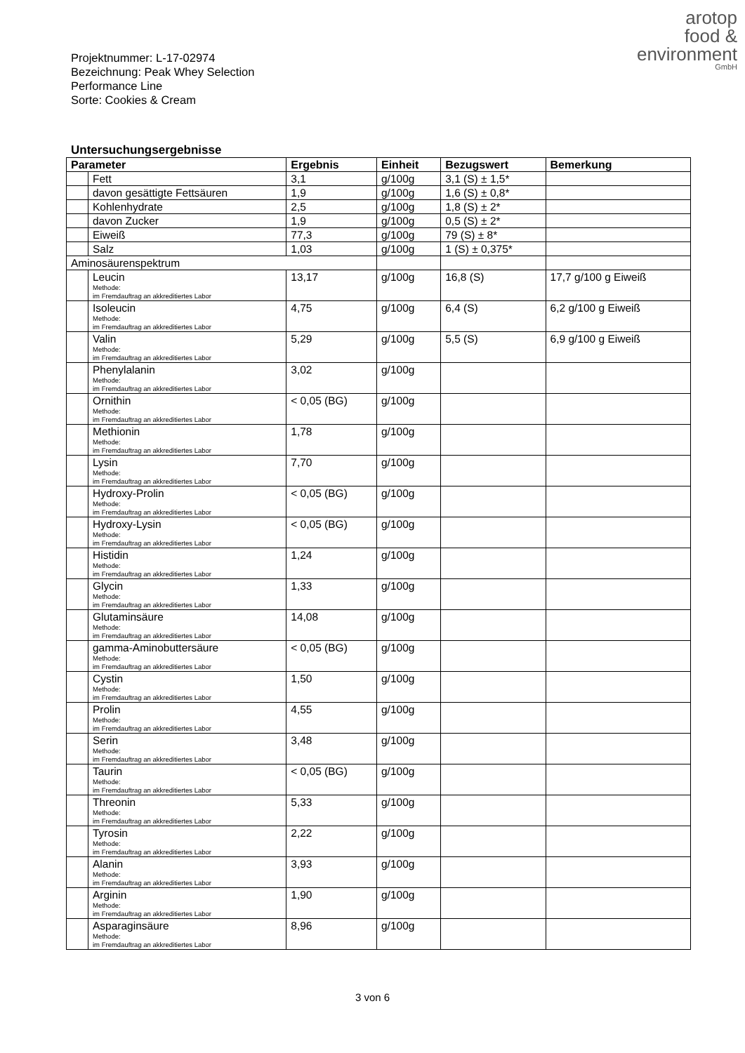arotop
food &
environment
GmbH
Projektnummer: L-17-02974
Bezeichnung: Peak Whey Selection Performance Line
Sorte: Cookies & Cream
Untersuchungsergebnisse
| Parameter | | Ergebnis | Einheit | Bezugswert | Bemerkung |
| --- | --- | --- | --- | --- | --- |
| | Fett | 3,1 | g/100g | 3,1 (S) ± 1,5* | |
| | davon gesättigte Fettsäuren | 1,9 | g/100g | 1,6 (S) ± 0,8* | |
| | Kohlenhydrate | 2,5 | g/100g | 1,8 (S) ± 2* | |
| | davon Zucker | 1,9 | g/100g | 0,5 (S) ± 2* | |
| | Eiweiß | 77,3 | g/100g | 79 (S) ± 8* | |
| | Salz | 1,03 | g/100g | 1 (S) ± 0,375* | |
| Aminosäurenspektrum | | | | | |
| | Leucin Methode: im Fremdauftrag an akkreditiertes Labor | 13,17 | g/100g | 16,8 (S) | 17,7 g/100 g Eiweiß |
| | Isoleucin Methode: im Fremdauftrag an akkreditiertes Labor | 4,75 | g/100g | 6,4 (S) | 6,2 g/100 g Eiweiß |
| | Valin Methode: im Fremdauftrag an akkreditiertes Labor | 5,29 | g/100g | 5,5 (S) | 6,9 g/100 g Eiweiß |
| | Phenylalanin Methode: im Fremdauftrag an akkreditiertes Labor | 3,02 | g/100g | | |
| | Ornithin Methode: im Fremdauftrag an akkreditiertes Labor | < 0,05 (BG) | g/100g | | |
| | Methionin Methode: im Fremdauftrag an akkreditiertes Labor | 1,78 | g/100g | | |
| | Lysin Methode: im Fremdauftrag an akkreditiertes Labor | 7,70 | g/100g | | |
| | Hydroxy-Prolin Methode: im Fremdauftrag an akkreditiertes Labor | < 0,05 (BG) | g/100g | | |
| | Hydroxy-Lysin Methode: im Fremdauftrag an akkreditiertes Labor | < 0,05 (BG) | g/100g | | |
| | Histidin Methode: im Fremdauftrag an akkreditiertes Labor | 1,24 | g/100g | | |
| | Glycin Methode: im Fremdauftrag an akkreditiertes Labor | 1,33 | g/100g | | |
| | Glutaminsäure Methode: im Fremdauftrag an akkreditiertes Labor | 14,08 | g/100g | | |
| | gamma-Aminobuttersäure Methode: im Fremdauftrag an akkreditiertes Labor | < 0,05 (BG) | g/100g | | |
| | Cystin Methode: im Fremdauftrag an akkreditiertes Labor | 1,50 | g/100g | | |
| | Prolin Methode: im Fremdauftrag an akkreditiertes Labor | 4,55 | g/100g | | |
| | Serin Methode: im Fremdauftrag an akkreditiertes Labor | 3,48 | g/100g | | |
| | Taurin Methode: im Fremdauftrag an akkreditiertes Labor | < 0,05 (BG) | g/100g | | |
| | Threonin Methode: im Fremdauftrag an akkreditiertes Labor | 5,33 | g/100g | | |
| | Tyrosin Methode: im Fremdauftrag an akkreditiertes Labor | 2,22 | g/100g | | |
| | Alanin Methode: im Fremdauftrag an akkreditiertes Labor | 3,93 | g/100g | | |
| | Arginin Methode: im Fremdauftrag an akkreditiertes Labor | 1,90 | g/100g | | |
| | Asparaginsäure Methode: im Fremdauftrag an akkreditiertes Labor | 8,96 | g/100g | | |
3 von 6